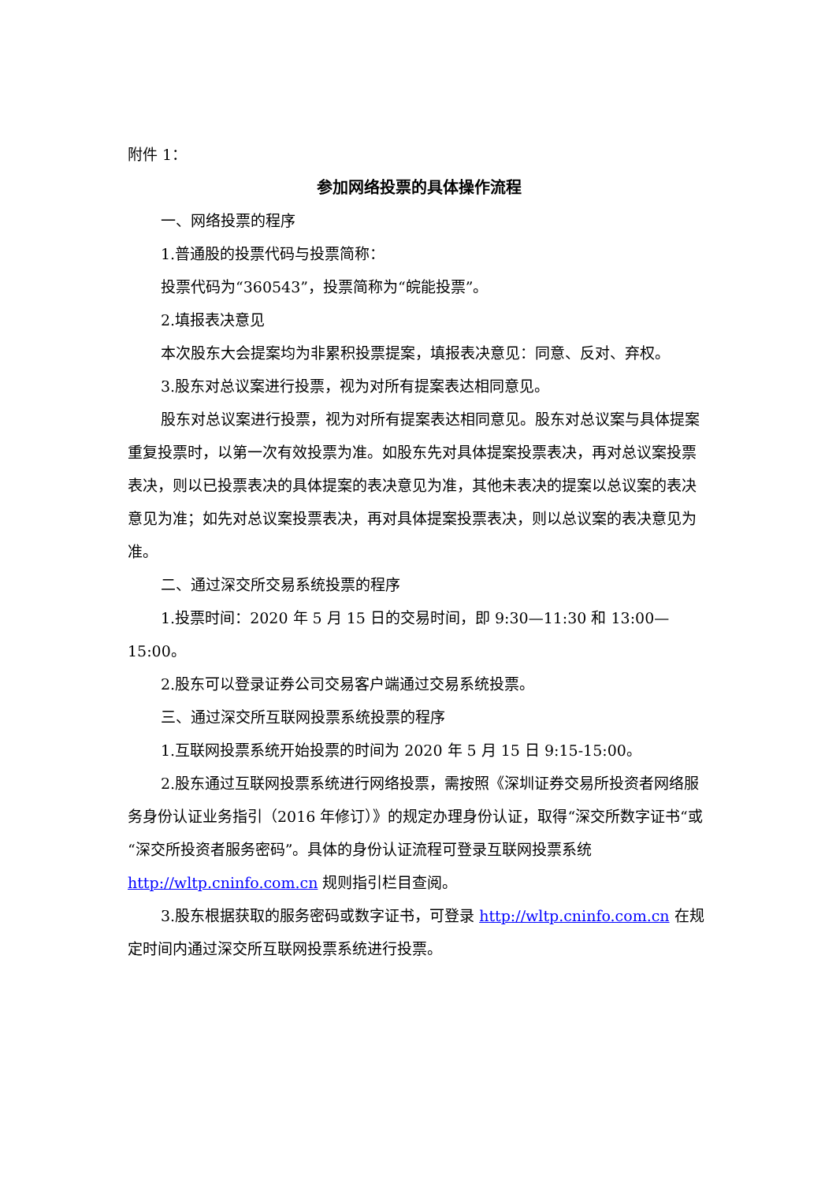附件 1：
参加网络投票的具体操作流程
一、网络投票的程序
1.普通股的投票代码与投票简称：
投票代码为“360543”，投票简称为“皖能投票”。
2.填报表决意见
本次股东大会提案均为非累积投票提案，填报表决意见：同意、反对、弃权。
3.股东对总议案进行投票，视为对所有提案表达相同意见。
股东对总议案进行投票，视为对所有提案表达相同意见。股东对总议案与具体提案重复投票时，以第一次有效投票为准。如股东先对具体提案投票表决，再对总议案投票表决，则以已投票表决的具体提案的表决意见为准，其他未表决的提案以总议案的表决意见为准；如先对总议案投票表决，再对具体提案投票表决，则以总议案的表决意见为准。
二、通过深交所交易系统投票的程序
1.投票时间：2020 年 5 月 15 日的交易时间，即 9:30—11:30 和 13:00—15:00。
2.股东可以登录证券公司交易客户端通过交易系统投票。
三、通过深交所互联网投票系统投票的程序
1.互联网投票系统开始投票的时间为 2020 年 5 月 15 日 9:15-15:00。
2.股东通过互联网投票系统进行网络投票，需按照《深圳证券交易所投资者网络服务身份认证业务指引（2016 年修订）》的规定办理身份认证，取得“深交所数字证书“或“深交所投资者服务密码”。具体的身份认证流程可登录互联网投票系统 http://wltp.cninfo.com.cn 规则指引栏目查阅。
3.股东根据获取的服务密码或数字证书，可登录 http://wltp.cninfo.com.cn 在规定时间内通过深交所互联网投票系统进行投票。